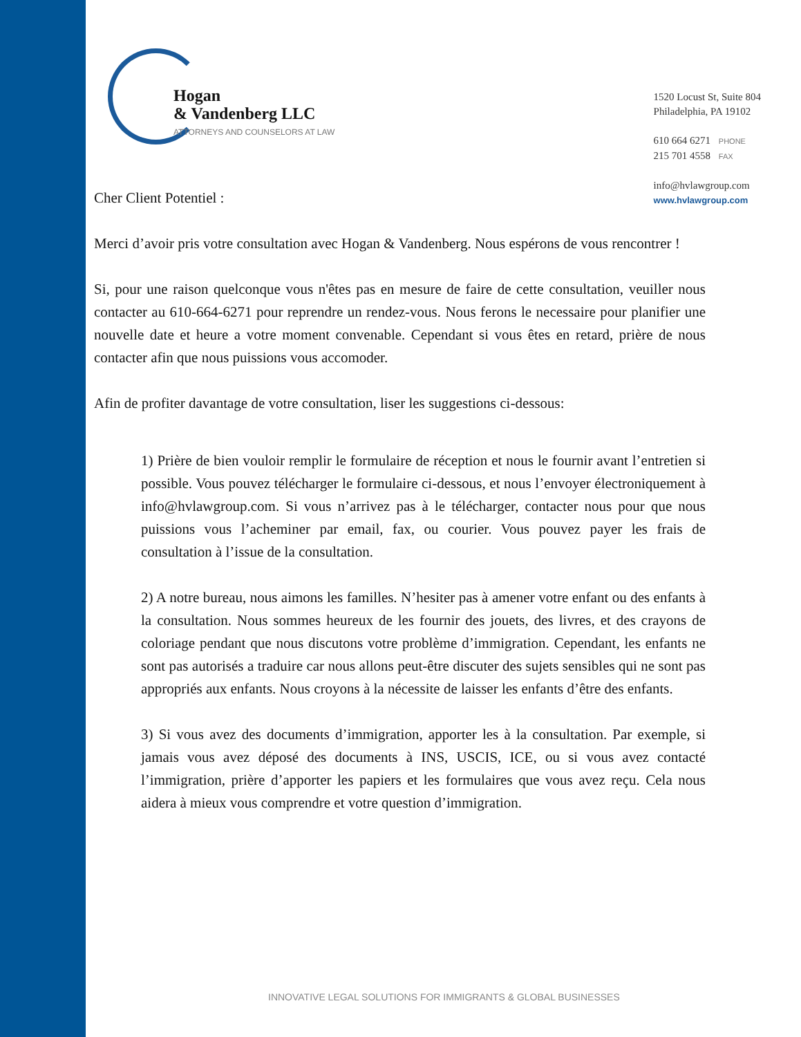Hogan
& Vandenberg LLC
ATTORNEYS AND COUNSELORS AT LAW
1520 Locust St, Suite 804
Philadelphia, PA 19102
610 664 6271 PHONE
215 701 4558 FAX
info@hvlawgroup.com
www.hvlawgroup.com
Cher Client Potentiel :
Merci d’avoir pris votre consultation avec Hogan & Vandenberg. Nous espérons de vous rencontrer !
Si, pour une raison quelconque vous n'êtes pas en mesure de faire de cette consultation, veuiller nous contacter au 610-664-6271 pour reprendre un rendez-vous. Nous ferons le necessaire pour planifier une nouvelle date et heure a votre moment convenable. Cependant si vous êtes en retard, prière de nous contacter afin que nous puissions vous accomoder.
Afin de profiter davantage de votre consultation, liser les suggestions ci-dessous:
1) Prière de bien vouloir remplir le formulaire de réception et nous le fournir avant l’entretien si possible. Vous pouvez télécharger le formulaire ci-dessous, et nous l’envoyer électroniquement à info@hvlawgroup.com. Si vous n’arrivez pas à le télécharger, contacter nous pour que nous puissions vous l’acheminer par email, fax, ou courier. Vous pouvez payer les frais de consultation à l’issue de la consultation.
2) A notre bureau, nous aimons les familles. N’hesiter pas à amener votre enfant ou des enfants à la consultation. Nous sommes heureux de les fournir des jouets, des livres, et des crayons de coloriage pendant que nous discutons votre problème d’immigration. Cependant, les enfants ne sont pas autorisés a traduire car nous allons peut-être discuter des sujets sensibles qui ne sont pas appropriés aux enfants. Nous croyons à la nécessite de laisser les enfants d’être des enfants.
3) Si vous avez des documents d’immigration, apporter les à la consultation. Par exemple, si jamais vous avez déposé des documents à INS, USCIS, ICE, ou si vous avez contacté l’immigration, prière d’apporter les papiers et les formulaires que vous avez reçu. Cela nous aidera à mieux vous comprendre et votre question d’immigration.
INNOVATIVE LEGAL SOLUTIONS FOR IMMIGRANTS & GLOBAL BUSINESSES